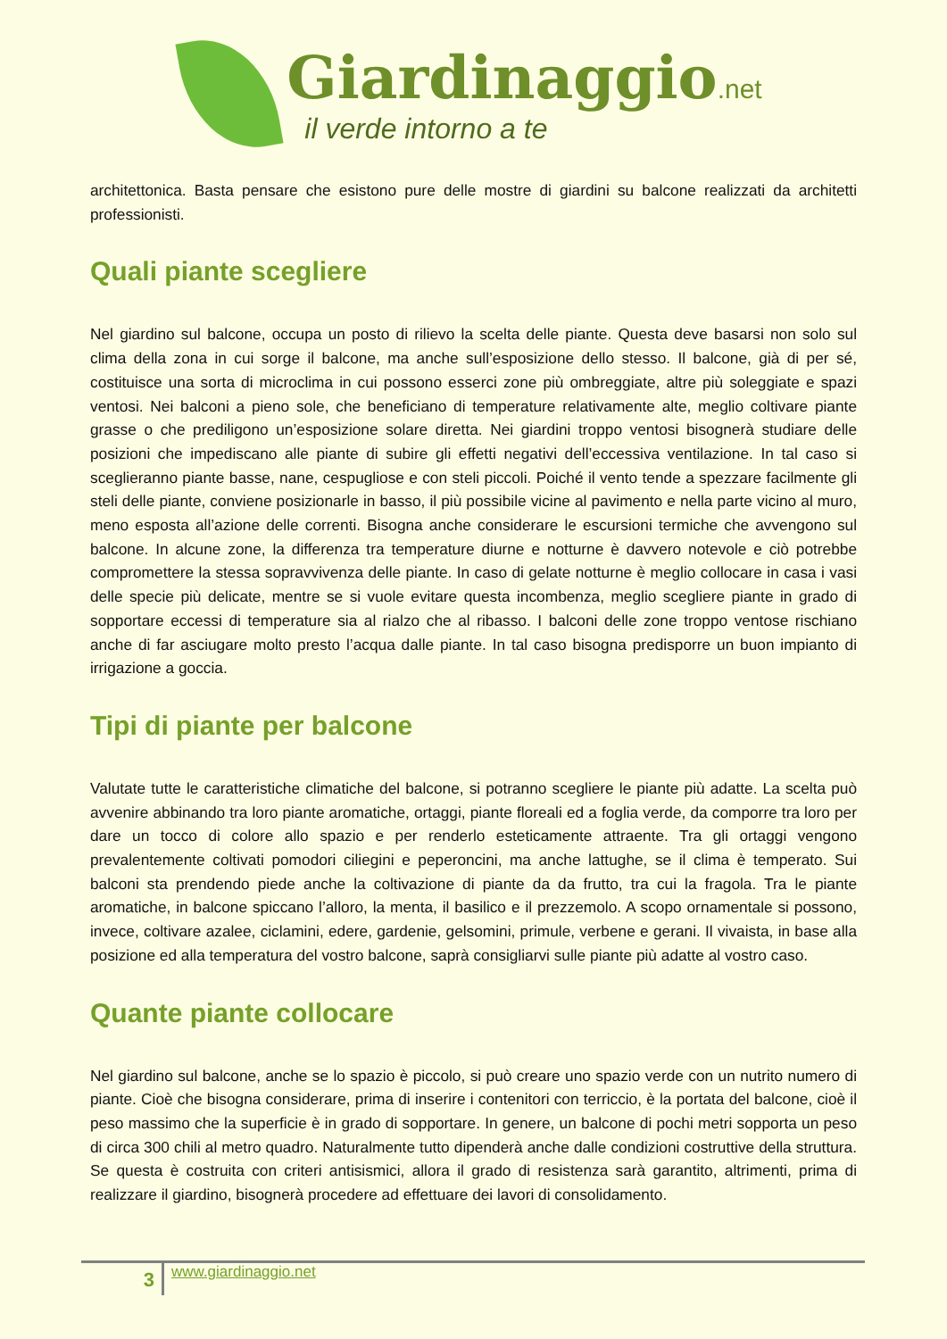Giardinaggio.net
il verde intorno a te
architettonica. Basta pensare che esistono pure delle mostre di giardini su balcone realizzati da architetti professionisti.
Quali piante scegliere
Nel giardino sul balcone, occupa un posto di rilievo la scelta delle piante. Questa deve basarsi non solo sul clima della zona in cui sorge il balcone, ma anche sull’esposizione dello stesso. Il balcone, già di per sé, costituisce una sorta di microclima in cui possono esserci zone più ombreggiate, altre più soleggiate e spazi ventosi. Nei balconi a pieno sole, che beneficiano di temperature relativamente alte, meglio coltivare piante grasse o che prediligono un’esposizione solare diretta. Nei giardini troppo ventosi bisognerà studiare delle posizioni che impediscano alle piante di subire gli effetti negativi dell’eccessiva ventilazione. In tal caso si sceglieranno piante basse, nane, cespugliose e con steli piccoli. Poiché il vento tende a spezzare facilmente gli steli delle piante, conviene posizionarle in basso, il più possibile vicine al pavimento e nella parte vicino al muro, meno esposta all’azione delle correnti. Bisogna anche considerare le escursioni termiche che avvengono sul balcone. In alcune zone, la differenza tra temperature diurne e notturne è davvero notevole e ciò potrebbe compromettere la stessa sopravvivenza delle piante. In caso di gelate notturne è meglio collocare in casa i vasi delle specie più delicate, mentre se si vuole evitare questa incombenza, meglio scegliere piante in grado di sopportare eccessi di temperature sia al rialzo che al ribasso. I balconi delle zone troppo ventose rischiano anche di far asciugare molto presto l’acqua dalle piante. In tal caso bisogna predisporre un buon impianto di irrigazione a goccia.
Tipi di piante per balcone
Valutate tutte le caratteristiche climatiche del balcone, si potranno scegliere le piante più adatte. La scelta può avvenire abbinando tra loro piante aromatiche, ortaggi, piante floreali ed a foglia verde, da comporre tra loro per dare un tocco di colore allo spazio e per renderlo esteticamente attraente. Tra gli ortaggi vengono prevalentemente coltivati pomodori ciliegini e peperoncini, ma anche lattughe, se il clima è temperato. Sui balconi sta prendendo piede anche la coltivazione di piante da da frutto, tra cui la fragola. Tra le piante aromatiche, in balcone spiccano l’alloro, la menta, il basilico e il prezzemolo. A scopo ornamentale si possono, invece, coltivare azalee, ciclamini, edere, gardenie, gelsomini, primule, verbene e gerani. Il vivaista, in base alla posizione ed alla temperatura del vostro balcone, saprà consigliarvi sulle piante più adatte al vostro caso.
Quante piante collocare
Nel giardino sul balcone, anche se lo spazio è piccolo, si può creare uno spazio verde con un nutrito numero di piante. Cioè che bisogna considerare, prima di inserire i contenitori con terriccio, è la portata del balcone, cioè il peso massimo che la superficie è in grado di sopportare. In genere, un balcone di pochi metri sopporta un peso di circa 300 chili al metro quadro. Naturalmente tutto dipenderà anche dalle condizioni costruttive della struttura. Se questa è costruita con criteri antisismici, allora il grado di resistenza sarà garantito, altrimenti, prima di realizzare il giardino, bisognerà procedere ad effettuare dei lavori di consolidamento.
3
www.giardinaggio.net